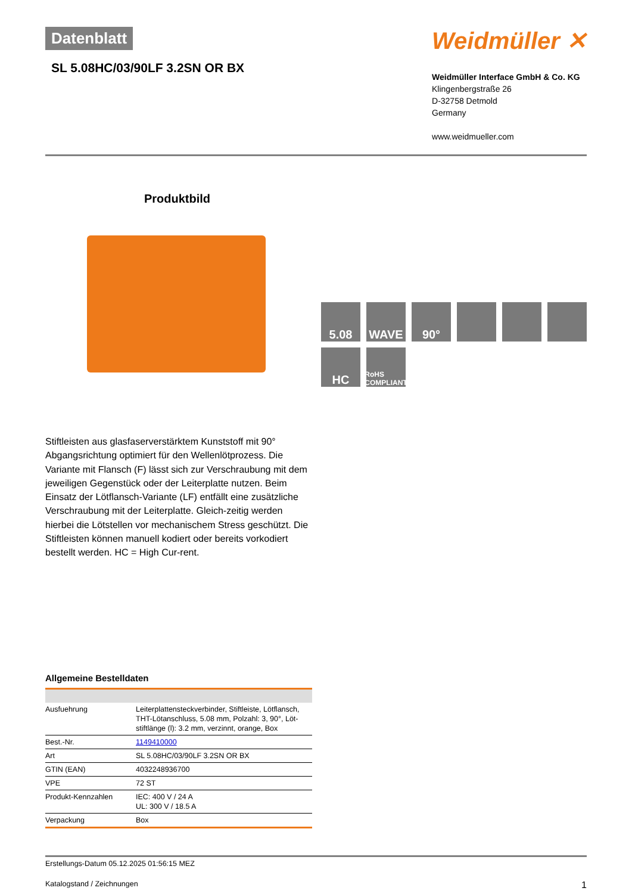Datenblatt
SL 5.08HC/03/90LF 3.2SN OR BX
Weidmüller ✕
Weidmüller Interface GmbH & Co. KG
Klingenbergstraße 26
D-32758 Detmold
Germany
www.weidmueller.com
Produktbild
5.08
WAVE
90°
HC
RoHS COMPLIANT
Stiftleisten aus glasfaserverstärktem Kunststoff mit 90° Abgangsrichtung optimiert für den Wellenlötprozess. Die Variante mit Flansch (F) lässt sich zur Verschraubung mit dem jeweiligen Gegenstück oder der Leiterplatte nutzen. Beim Einsatz der Lötflansch-Variante (LF) entfällt eine zusätzliche Verschraubung mit der Leiterplatte. Gleich-zeitig werden hierbei die Lötstellen vor mechanischem Stress geschützt. Die Stiftleisten können manuell kodiert oder bereits vorkodiert bestellt werden. HC = High Cur-rent.
Allgemeine Bestelldaten
| Ausfuehrung | Leiterplattensteckverbinder, Stiftleiste, Lötflansch, THT-Lötanschluss, 5.08 mm, Polzahl: 3, 90°, Löt-stiftlänge (l): 3.2 mm, verzinnt, orange, Box |
| Best.-Nr. | 1149410000 |
| Art | SL 5.08HC/03/90LF 3.2SN OR BX |
| GTIN (EAN) | 4032248936700 |
| VPE | 72 ST |
| Produkt-Kennzahlen | IEC: 400 V / 24 A UL: 300 V / 18.5 A |
| Verpackung | Box |
Erstellungs-Datum 05.12.2025 01:56:15 MEZ
Katalogstand / Zeichnungen 1